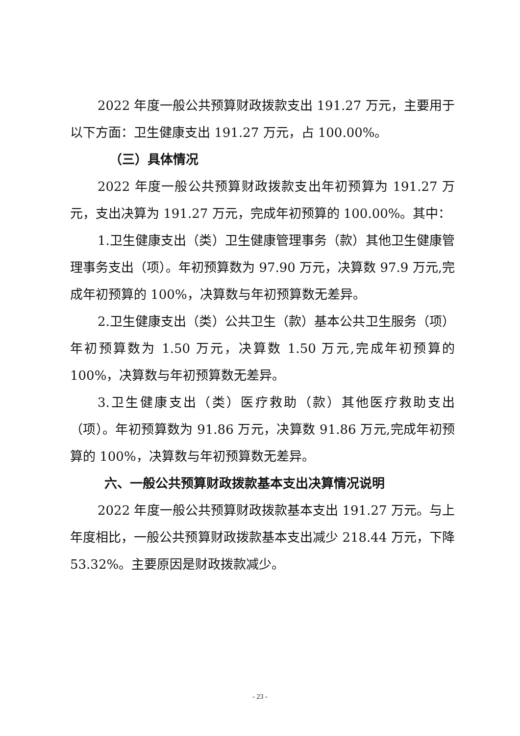2022 年度一般公共预算财政拨款支出 191.27 万元，主要用于以下方面：卫生健康支出 191.27 万元，占 100.00%。
（三）具体情况
2022 年度一般公共预算财政拨款支出年初预算为 191.27 万元，支出决算为 191.27 万元，完成年初预算的 100.00%。其中：
1.卫生健康支出（类）卫生健康管理事务（款）其他卫生健康管理事务支出（项）。年初预算数为 97.90 万元，决算数 97.9 万元,完成年初预算的 100%，决算数与年初预算数无差异。
2.卫生健康支出（类）公共卫生（款）基本公共卫生服务（项）年初预算数为 1.50 万元，决算数 1.50 万元,完成年初预算的 100%，决算数与年初预算数无差异。
3.卫生健康支出（类）医疗救助（款）其他医疗救助支出（项）。年初预算数为 91.86 万元，决算数 91.86 万元,完成年初预算的 100%，决算数与年初预算数无差异。
六、一般公共预算财政拨款基本支出决算情况说明
2022 年度一般公共预算财政拨款基本支出 191.27 万元。与上年度相比，一般公共预算财政拨款基本支出减少 218.44 万元，下降 53.32%。主要原因是财政拨款减少。
- 23 -